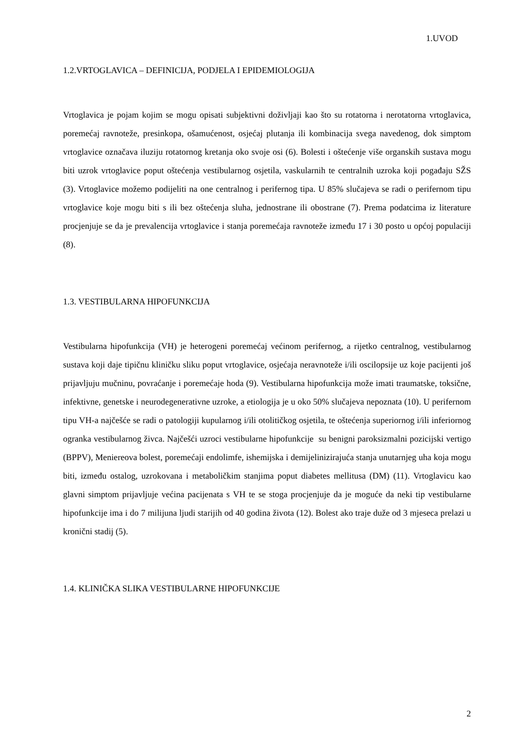1.UVOD
1.2.VRTOGLAVICA – DEFINICIJA, PODJELA I EPIDEMIOLOGIJA
Vrtoglavica je pojam kojim se mogu opisati subjektivni doživljaji kao što su rotatorna i nerotatorna vrtoglavica, poremećaj ravnoteže, presinkopa, ošamućenost, osjećaj plutanja ili kombinacija svega navedenog, dok simptom vrtoglavice označava iluziju rotatornog kretanja oko svoje osi (6). Bolesti i oštećenje više organskih sustava mogu biti uzrok vrtoglavice poput oštećenja vestibularnog osjetila, vaskularnih te centralnih uzroka koji pogađaju SŽS (3). Vrtoglavice možemo podijeliti na one centralnog i perifernog tipa. U 85% slučajeva se radi o perifernom tipu vrtoglavice koje mogu biti s ili bez oštećenja sluha, jednostrane ili obostrane (7). Prema podatcima iz literature procjenjuje se da je prevalencija vrtoglavice i stanja poremećaja ravnoteže između 17 i 30 posto u općoj populaciji (8).
1.3. VESTIBULARNA HIPOFUNKCIJA
Vestibularna hipofunkcija (VH) je heterogeni poremećaj većinom perifernog, a rijetko centralnog, vestibularnog sustava koji daje tipičnu kliničku sliku poput vrtoglavice, osjećaja neravnoteže i/ili oscilopsije uz koje pacijenti još prijavljuju mučninu, povraćanje i poremećaje hoda (9). Vestibularna hipofunkcija može imati traumatske, toksične, infektivne, genetske i neurodegenerativne uzroke, a etiologija je u oko 50% slučajeva nepoznata (10). U perifernom tipu VH-a najčešće se radi o patologiji kupularnog i/ili otolitičkog osjetila, te oštećenja superiornog i/ili inferiornog ogranka vestibularnog živca. Najčešći uzroci vestibularne hipofunkcije su benigni paroksizmalni pozicijski vertigo (BPPV), Meniereova bolest, poremećaji endolimfe, ishemijska i demijelinizirajuća stanja unutarnjeg uha koja mogu biti, između ostalog, uzrokovana i metaboličkim stanjima poput diabetes mellitusa (DM) (11). Vrtoglavicu kao glavni simptom prijavljuje većina pacijenata s VH te se stoga procjenjuje da je moguće da neki tip vestibularne hipofunkcije ima i do 7 milijuna ljudi starijih od 40 godina života (12). Bolest ako traje duže od 3 mjeseca prelazi u kronični stadij (5).
1.4. KLINIČKA SLIKA VESTIBULARNE HIPOFUNKCIJE
2